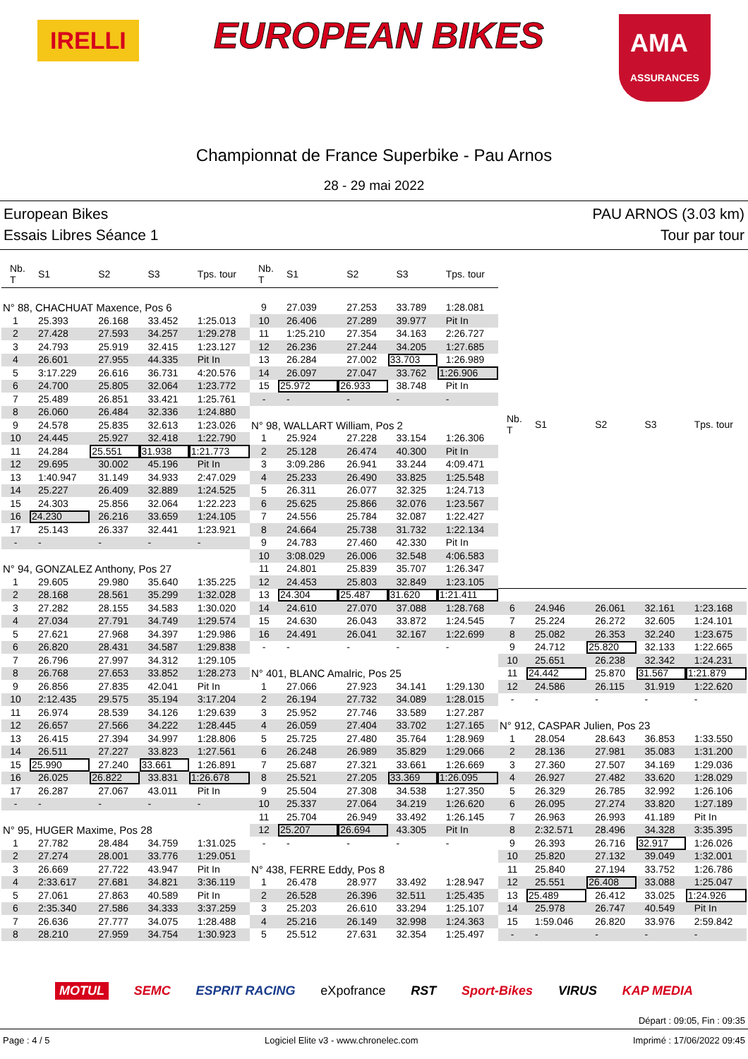IRELLI
EUROPEAN BIKES
AMA
ASSURANCES
Championnat de France Superbike - Pau Arnos
28 - 29 mai 2022
European Bikes PAU ARNOS (3.03 km)
Essais Libres Séance 1 Tour par tour
| Nb. T | S1 | S2 | S3 | Tps. tour |
| --- | --- | --- | --- | --- |
| N° 88, CHACHUAT Maxence, Pos 6 | | | | |
| 1 | 25.393 | 26.168 | 33.452 | 1:25.013 |
| 2 | 27.428 | 27.593 | 34.257 | 1:29.278 |
| 3 | 24.793 | 25.919 | 32.415 | 1:23.127 |
| 4 | 26.601 | 27.955 | 44.335 | Pit In |
| 5 | 3:17.229 | 26.616 | 36.731 | 4:20.576 |
| 6 | 24.700 | 25.805 | 32.064 | 1:23.772 |
| 7 | 25.489 | 26.851 | 33.421 | 1:25.761 |
| 8 | 26.060 | 26.484 | 32.336 | 1:24.880 |
| 9 | 24.578 | 25.835 | 32.613 | 1:23.026 |
| 10 | 24.445 | 25.927 | 32.418 | 1:22.790 |
| 11 | 24.284 | 25.551 | 31.938 | 1:21.773 |
| 12 | 29.695 | 30.002 | 45.196 | Pit In |
| 13 | 1:40.947 | 31.149 | 34.933 | 2:47.029 |
| 14 | 25.227 | 26.409 | 32.889 | 1:24.525 |
| 15 | 24.303 | 25.856 | 32.064 | 1:22.223 |
| 16 | 24.230 | 26.216 | 33.659 | 1:24.105 |
| 17 | 25.143 | 26.337 | 32.441 | 1:23.921 |
| - | - | - | - | - |
| N° 94, GONZALEZ Anthony, Pos 27 | | | | |
| 1 | 29.605 | 29.980 | 35.640 | 1:35.225 |
| 2 | 28.168 | 28.561 | 35.299 | 1:32.028 |
| 3 | 27.282 | 28.155 | 34.583 | 1:30.020 |
| 4 | 27.034 | 27.791 | 34.749 | 1:29.574 |
| 5 | 27.621 | 27.968 | 34.397 | 1:29.986 |
| 6 | 26.820 | 28.431 | 34.587 | 1:29.838 |
| 7 | 26.796 | 27.997 | 34.312 | 1:29.105 |
| 8 | 26.768 | 27.653 | 33.852 | 1:28.273 |
| 9 | 26.856 | 27.835 | 42.041 | Pit In |
| 10 | 2:12.435 | 29.575 | 35.194 | 3:17.204 |
| 11 | 26.974 | 28.539 | 34.126 | 1:29.639 |
| 12 | 26.657 | 27.566 | 34.222 | 1:28.445 |
| 13 | 26.415 | 27.394 | 34.997 | 1:28.806 |
| 14 | 26.511 | 27.227 | 33.823 | 1:27.561 |
| 15 | 25.990 | 27.240 | 33.661 | 1:26.891 |
| 16 | 26.025 | 26.822 | 33.831 | 1:26.678 |
| 17 | 26.287 | 27.067 | 43.011 | Pit In |
| - | - | - | - | - |
| N° 95, HUGER Maxime, Pos 28 | | | | |
| 1 | 27.782 | 28.484 | 34.759 | 1:31.025 |
| 2 | 27.274 | 28.001 | 33.776 | 1:29.051 |
| 3 | 26.669 | 27.722 | 43.947 | Pit In |
| 4 | 2:33.617 | 27.681 | 34.821 | 3:36.119 |
| 5 | 27.061 | 27.863 | 40.589 | Pit In |
| 6 | 2:35.340 | 27.586 | 34.333 | 3:37.259 |
| 7 | 26.636 | 27.777 | 34.075 | 1:28.488 |
| 8 | 28.210 | 27.959 | 34.754 | 1:30.923 |
| Nb. T | S1 | S2 | S3 | Tps. tour |
| --- | --- | --- | --- | --- |
| 9 | 27.039 | 27.253 | 33.789 | 1:28.081 |
| 10 | 26.406 | 27.289 | 39.977 | Pit In |
| 11 | 1:25.210 | 27.354 | 34.163 | 2:26.727 |
| 12 | 26.236 | 27.244 | 34.205 | 1:27.685 |
| 13 | 26.284 | 27.002 | 33.703 | 1:26.989 |
| 14 | 26.097 | 27.047 | 33.762 | 1:26.906 |
| 15 | 25.972 | 26.933 | 38.748 | Pit In |
| - | - | - | - | - |
| N° 98, WALLART William, Pos 2 | | | | |
| 1 | 25.924 | 27.228 | 33.154 | 1:26.306 |
| 2 | 25.128 | 26.474 | 40.300 | Pit In |
| 3 | 3:09.286 | 26.941 | 33.244 | 4:09.471 |
| 4 | 25.233 | 26.490 | 33.825 | 1:25.548 |
| 5 | 26.311 | 26.077 | 32.325 | 1:24.713 |
| 6 | 25.625 | 25.866 | 32.076 | 1:23.567 |
| 7 | 24.556 | 25.784 | 32.087 | 1:22.427 |
| 8 | 24.664 | 25.738 | 31.732 | 1:22.134 |
| 9 | 24.783 | 27.460 | 42.330 | Pit In |
| 10 | 3:08.029 | 26.006 | 32.548 | 4:06.583 |
| 11 | 24.801 | 25.839 | 35.707 | 1:26.347 |
| 12 | 24.453 | 25.803 | 32.849 | 1:23.105 |
| 13 | 24.304 | 25.487 | 31.620 | 1:21.411 |
| 14 | 24.610 | 27.070 | 37.088 | 1:28.768 |
| 15 | 24.630 | 26.043 | 33.872 | 1:24.545 |
| 16 | 24.491 | 26.041 | 32.167 | 1:22.699 |
| - | - | - | - | - |
| N° 401, BLANC Amalric, Pos 25 | | | | |
| 1 | 27.066 | 27.923 | 34.141 | 1:29.130 |
| 2 | 26.194 | 27.732 | 34.089 | 1:28.015 |
| 3 | 25.952 | 27.746 | 33.589 | 1:27.287 |
| 4 | 26.059 | 27.404 | 33.702 | 1:27.165 |
| 5 | 25.725 | 27.480 | 35.764 | 1:28.969 |
| 6 | 26.248 | 26.989 | 35.829 | 1:29.066 |
| 7 | 25.687 | 27.321 | 33.661 | 1:26.669 |
| 8 | 25.521 | 27.205 | 33.369 | 1:26.095 |
| 9 | 25.504 | 27.308 | 34.538 | 1:27.350 |
| 10 | 25.337 | 27.064 | 34.219 | 1:26.620 |
| 11 | 25.704 | 26.949 | 33.492 | 1:26.145 |
| 12 | 25.207 | 26.694 | 43.305 | Pit In |
| - | - | - | - | - |
| N° 438, FERRE Eddy, Pos 8 | | | | |
| 1 | 26.478 | 28.977 | 33.492 | 1:28.947 |
| 2 | 26.528 | 26.396 | 32.511 | 1:25.435 |
| 3 | 25.203 | 26.610 | 33.294 | 1:25.107 |
| 4 | 25.216 | 26.149 | 32.998 | 1:24.363 |
| 5 | 25.512 | 27.631 | 32.354 | 1:25.497 |
| Nb. T | S1 | S2 | S3 | Tps. tour |
| --- | --- | --- | --- | --- |
| 6 | 24.946 | 26.061 | 32.161 | 1:23.168 |
| 7 | 25.224 | 26.272 | 32.605 | 1:24.101 |
| 8 | 25.082 | 26.353 | 32.240 | 1:23.675 |
| 9 | 24.712 | 25.820 | 32.133 | 1:22.665 |
| 10 | 25.651 | 26.238 | 32.342 | 1:24.231 |
| 11 | 24.442 | 25.870 | 31.567 | 1:21.879 |
| 12 | 24.586 | 26.115 | 31.919 | 1:22.620 |
| - | - | - | - | - |
| N° 912, CASPAR Julien, Pos 23 | | | | |
| 1 | 28.054 | 28.643 | 36.853 | 1:33.550 |
| 2 | 28.136 | 27.981 | 35.083 | 1:31.200 |
| 3 | 27.360 | 27.507 | 34.169 | 1:29.036 |
| 4 | 26.927 | 27.482 | 33.620 | 1:28.029 |
| 5 | 26.329 | 26.785 | 32.992 | 1:26.106 |
| 6 | 26.095 | 27.274 | 33.820 | 1:27.189 |
| 7 | 26.963 | 26.993 | 41.189 | Pit In |
| 8 | 2:32.571 | 28.496 | 34.328 | 3:35.395 |
| 9 | 26.393 | 26.716 | 32.917 | 1:26.026 |
| 10 | 25.820 | 27.132 | 39.049 | 1:32.001 |
| 11 | 25.840 | 27.194 | 33.752 | 1:26.786 |
| 12 | 25.551 | 26.408 | 33.088 | 1:25.047 |
| 13 | 25.489 | 26.412 | 33.025 | 1:24.926 |
| 14 | 25.978 | 26.747 | 40.549 | Pit In |
| 15 | 1:59.046 | 26.820 | 33.976 | 2:59.842 |
| - | - | - | - | - |
MOTUL SEMC ESPRIT RACING eXpofrance RST Sport-Bikes VIRUS KAP MEDIA
Départ : 09:05, Fin : 09:35
Page : 4 / 5 Logiciel Elite v3 - www.chronelec.com Imprimé : 17/06/2022 09:45